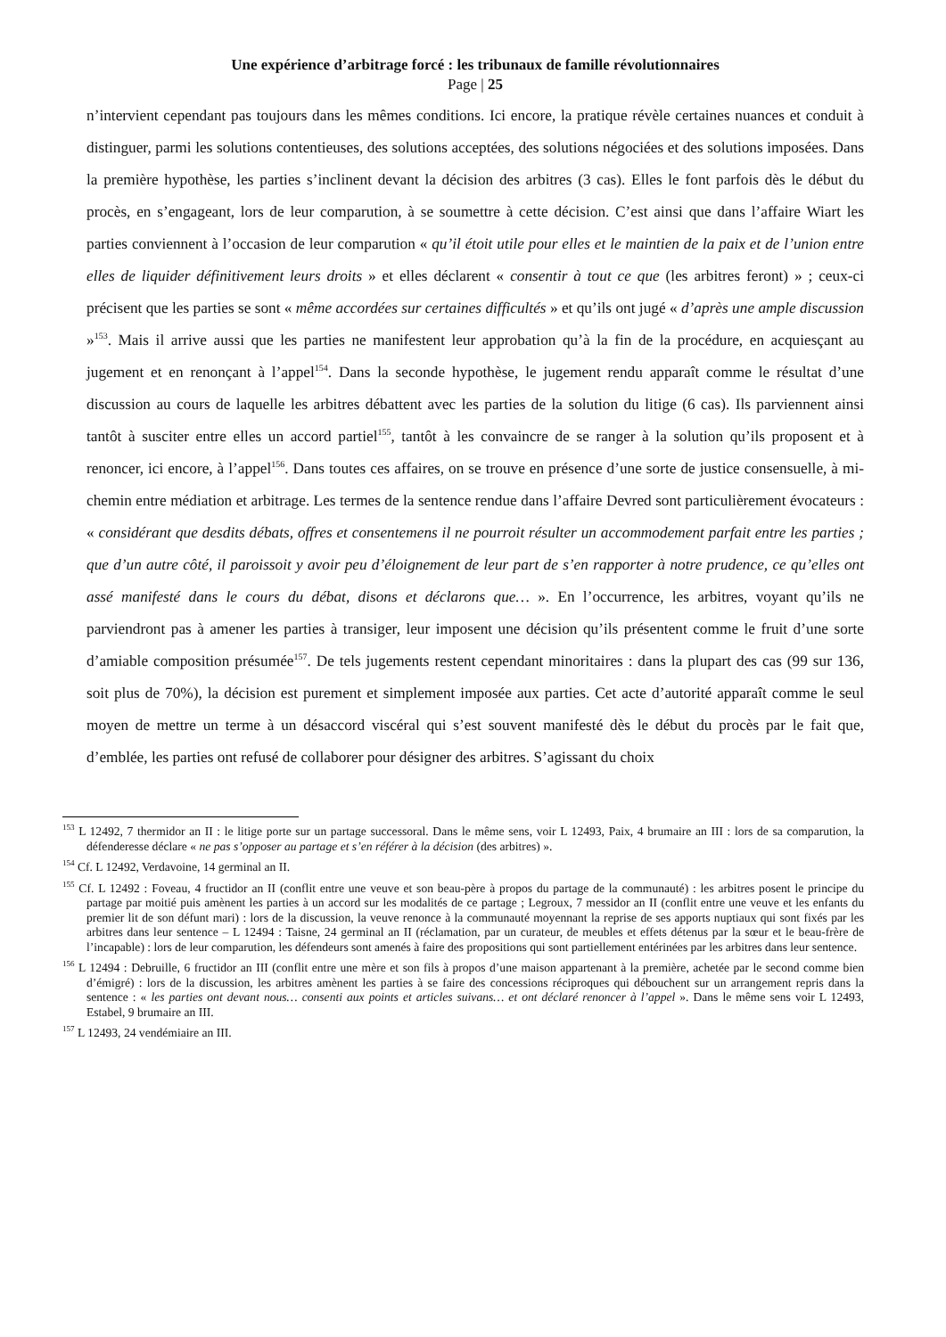Une expérience d’arbitrage forcé : les tribunaux de famille révolutionnaires
Page | 25
n’intervient cependant pas toujours dans les mêmes conditions. Ici encore, la pratique révèle certaines nuances et conduit à distinguer, parmi les solutions contentieuses, des solutions acceptées, des solutions négociées et des solutions imposées. Dans la première hypothèse, les parties s’inclinent devant la décision des arbitres (3 cas). Elles le font parfois dès le début du procès, en s’engageant, lors de leur comparution, à se soumettre à cette décision. C’est ainsi que dans l’affaire Wiart les parties conviennent à l’occasion de leur comparution « qu’il étoit utile pour elles et le maintien de la paix et de l’union entre elles de liquider définitivement leurs droits » et elles déclarent « consentir à tout ce que (les arbitres feront) » ; ceux-ci précisent que les parties se sont « même accordées sur certaines difficultés » et qu’ils ont jugé « d’après une ample discussion »<sup>153</sup>. Mais il arrive aussi que les parties ne manifestent leur approbation qu’à la fin de la procédure, en acquiesçant au jugement et en renonçant à l’appel<sup>154</sup>. Dans la seconde hypothèse, le jugement rendu apparaît comme le résultat d’une discussion au cours de laquelle les arbitres débattent avec les parties de la solution du litige (6 cas). Ils parviennent ainsi tantôt à susciter entre elles un accord partiel<sup>155</sup>, tantôt à les convaincre de se ranger à la solution qu’ils proposent et à renoncer, ici encore, à l’appel<sup>156</sup>. Dans toutes ces affaires, on se trouve en présence d’une sorte de justice consensuelle, à mi-chemin entre médiation et arbitrage. Les termes de la sentence rendue dans l’affaire Devred sont particulièrement évocateurs : « considérant que desdits débats, offres et consentemens il ne pourroit résulter un accommodement parfait entre les parties ; que d’un autre côté, il paroissoit y avoir peu d’éloignement de leur part de s’en rapporter à notre prudence, ce qu’elles ont assé manifesté dans le cours du débat, disons et déclarons que… ». En l’occurrence, les arbitres, voyant qu’ils ne parviendront pas à amener les parties à transiger, leur imposent une décision qu’ils présentent comme le fruit d’une sorte d’amiable composition présumée<sup>157</sup>. De tels jugements restent cependant minoritaires : dans la plupart des cas (99 sur 136, soit plus de 70%), la décision est purement et simplement imposée aux parties. Cet acte d’autorité apparaît comme le seul moyen de mettre un terme à un désaccord viscéral qui s’est souvent manifesté dès le début du procès par le fait que, d’emblée, les parties ont refusé de collaborer pour désigner des arbitres. S’agissant du choix
<sup>153</sup> L 12492, 7 thermidor an II : le litige porte sur un partage successoral. Dans le même sens, voir L 12493, Paix, 4 brumaire an III : lors de sa comparution, la défenderesse déclare « ne pas s’opposer au partage et s’en référer à la décision (des arbitres) ».
<sup>154</sup> Cf. L 12492, Verdavoine, 14 germinal an II.
<sup>155</sup> Cf. L 12492 : Foveau, 4 fructidor an II (conflit entre une veuve et son beau-père à propos du partage de la communauté) : les arbitres posent le principe du partage par moitié puis amènent les parties à un accord sur les modalités de ce partage ; Legroux, 7 messidor an II (conflit entre une veuve et les enfants du premier lit de son défunt mari) : lors de la discussion, la veuve renonce à la communauté moyennant la reprise de ses apports nuptiaux qui sont fixés par les arbitres dans leur sentence – L 12494 : Taisne, 24 germinal an II (réclamation, par un curateur, de meubles et effets détenus par la sœur et le beau-frère de l’incapable) : lors de leur comparution, les défendeurs sont amenés à faire des propositions qui sont partiellement entérinées par les arbitres dans leur sentence.
<sup>156</sup> L 12494 : Debruille, 6 fructidor an III (conflit entre une mère et son fils à propos d’une maison appartenant à la première, achetée par le second comme bien d’émigré) : lors de la discussion, les arbitres amènent les parties à se faire des concessions réciproques qui débouchent sur un arrangement repris dans la sentence : « les parties ont devant nous… consenti aux points et articles suivans… et ont déclaré renoncer à l’appel ». Dans le même sens voir L 12493, Estabel, 9 brumaire an III.
<sup>157</sup> L 12493, 24 vendémiaire an III.